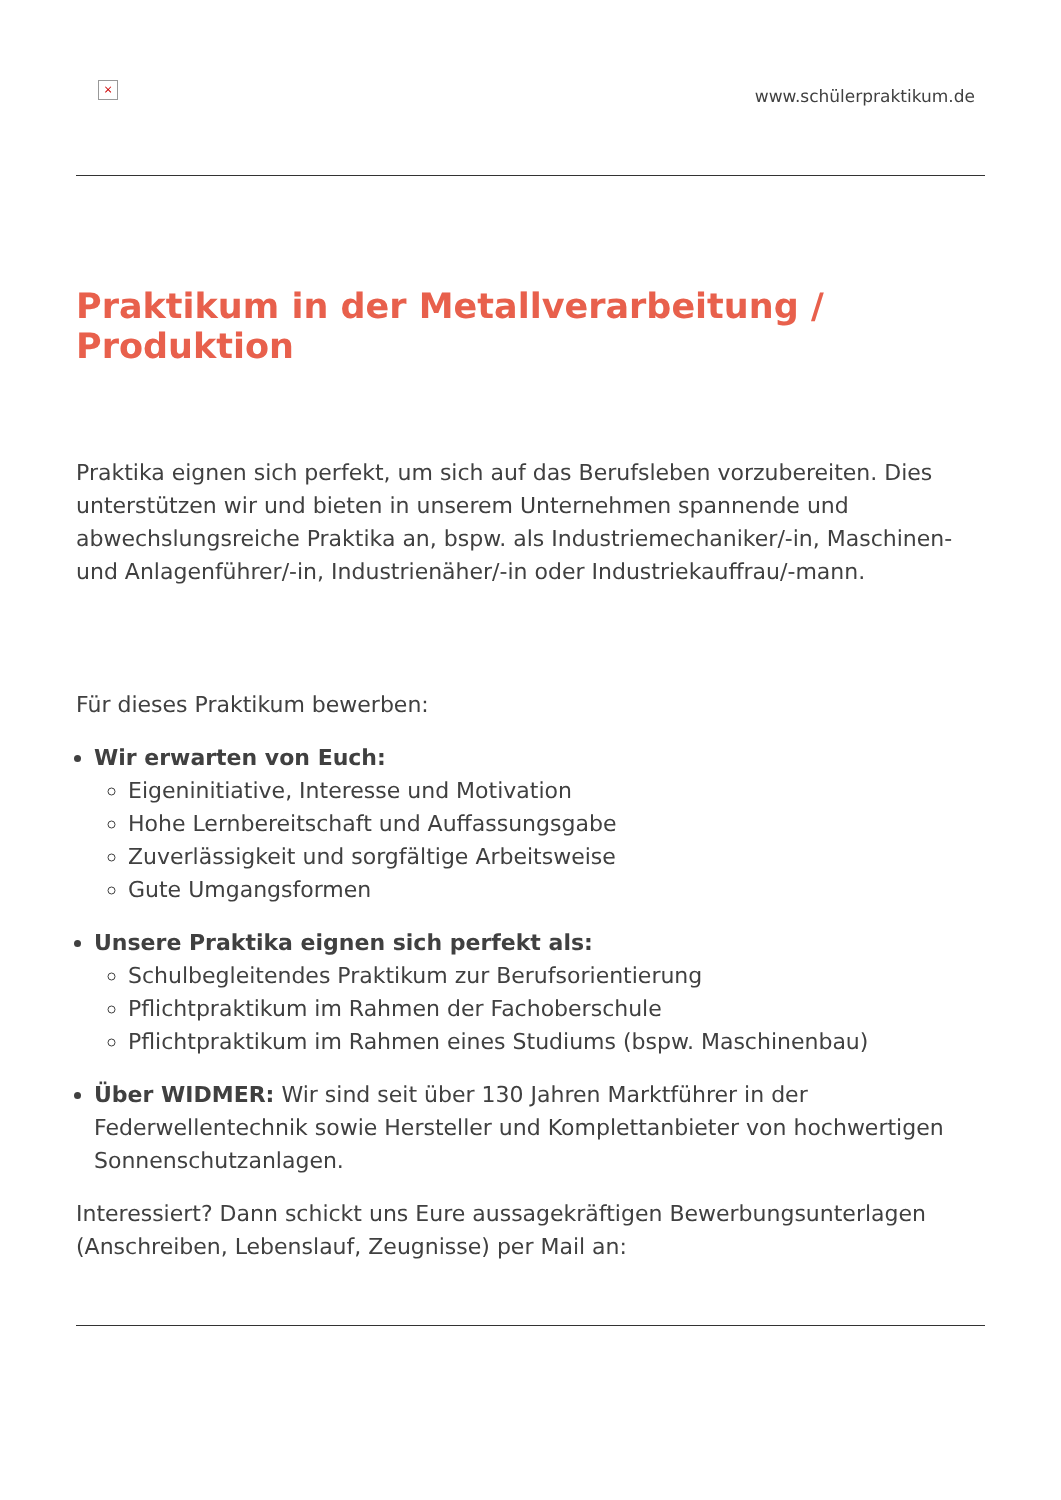×
www.schülerpraktikum.de
Praktikum in der Metallverarbeitung / Produktion
Praktika eignen sich perfekt, um sich auf das Berufsleben vorzubereiten. Dies unterstützen wir und bieten in unserem Unternehmen spannende und abwechslungsreiche Praktika an, bspw. als Industriemechaniker/-in, Maschinen- und Anlagenführer/-in, Industrienäher/-in oder Industriekauffrau/-mann.
Für dieses Praktikum bewerben:
Wir erwarten von Euch:
Eigeninitiative, Interesse und Motivation
Hohe Lernbereitschaft und Auffassungsgabe
Zuverlässigkeit und sorgfältige Arbeitsweise
Gute Umgangsformen
Unsere Praktika eignen sich perfekt als:
Schulbegleitendes Praktikum zur Berufsorientierung
Pflichtpraktikum im Rahmen der Fachoberschule
Pflichtpraktikum im Rahmen eines Studiums (bspw. Maschinenbau)
Über WIDMER: Wir sind seit über 130 Jahren Marktführer in der Federwellentechnik sowie Hersteller und Komplettanbieter von hochwertigen Sonnenschutzanlagen.
Interessiert? Dann schickt uns Eure aussagekräftigen Bewerbungsunterlagen (Anschreiben, Lebenslauf, Zeugnisse) per Mail an: